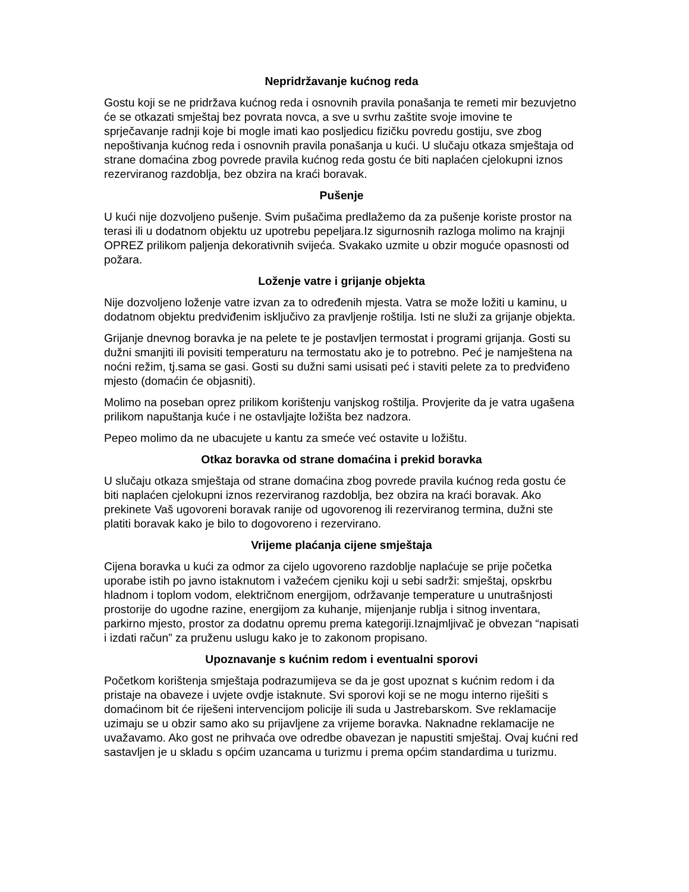Nepridržavanje kućnog reda
Gostu koji se ne pridržava kućnog reda i osnovnih pravila ponašanja te remeti mir bezuvjetno će se otkazati smještaj bez povrata novca, a sve u svrhu zaštite svoje imovine te sprječavanje radnji koje bi mogle imati kao posljedicu fizičku povredu gostiju, sve zbog nepoštivanja kućnog reda i osnovnih pravila ponašanja u kući. U slučaju otkaza smještaja od strane domaćina zbog povrede pravila kućnog reda gostu će biti naplaćen cjelokupni iznos rezerviranog razdoblja, bez obzira na kraći boravak.
Pušenje
U kući nije dozvoljeno pušenje. Svim pušačima predlažemo da za pušenje koriste prostor na terasi ili u dodatnom objektu uz upotrebu pepeljara.Iz sigurnosnih razloga molimo na krajnji OPREZ prilikom paljenja dekorativnih svijeća. Svakako uzmite u obzir moguće opasnosti od požara.
Loženje vatre i grijanje objekta
Nije dozvoljeno loženje vatre izvan za to određenih mjesta. Vatra se može ložiti u kaminu, u dodatnom objektu predviđenim isključivo za pravljenje roštilja. Isti ne služi za grijanje objekta.
Grijanje dnevnog boravka je na pelete te je postavljen termostat i programi grijanja. Gosti su dužni smanjiti ili povisiti temperaturu na termostatu ako je to potrebno. Peć je namještena na noćni režim, tj.sama se gasi. Gosti su dužni sami usisati peć i staviti pelete za to predviđeno mjesto (domaćin će objasniti).
Molimo na poseban oprez prilikom korištenju vanjskog roštilja. Provjerite da je vatra ugašena prilikom napuštanja kuće i ne ostavljajte ložišta bez nadzora.
Pepeo molimo da ne ubacujete u kantu za smeće već ostavite u ložištu.
Otkaz boravka od strane domaćina i prekid boravka
U slučaju otkaza smještaja od strane domaćina zbog povrede pravila kućnog reda gostu će biti naplaćen cjelokupni iznos rezerviranog razdoblja, bez obzira na kraći boravak. Ako prekinete Vaš ugovoreni boravak ranije od ugovorenog ili rezerviranog termina, dužni ste platiti boravak kako je bilo to dogovoreno i rezervirano.
Vrijeme plaćanja cijene smještaja
Cijena boravka u kući za odmor za cijelo ugovoreno razdoblje naplaćuje se prije početka uporabe istih po javno istaknutom i važećem cjeniku koji u sebi sadrži: smještaj, opskrbu hladnom i toplom vodom, električnom energijom, održavanje temperature u unutrašnjosti prostorije do ugodne razine, energijom za kuhanje, mijenjanje rublja i sitnog inventara, parkirno mjesto, prostor za dodatnu opremu prema kategoriji.Iznajmljivač je obvezan “napisati i izdati račun” za pruženu uslugu kako je to zakonom propisano.
Upoznavanje s kućnim redom i eventualni sporovi
Početkom korištenja smještaja podrazumijeva se da je gost upoznat s kućnim redom i da pristaje na obaveze i uvjete ovdje istaknute. Svi sporovi koji se ne mogu interno riješiti s domaćinom bit će riješeni intervencijom policije ili suda u Jastrebarskom. Sve reklamacije uzimaju se u obzir samo ako su prijavljene za vrijeme boravka. Naknadne reklamacije ne uvažavamo. Ako gost ne prihvaća ove odredbe obavezan je napustiti smještaj. Ovaj kućni red sastavljen je u skladu s općim uzancama u turizmu i prema općim standardima u turizmu.